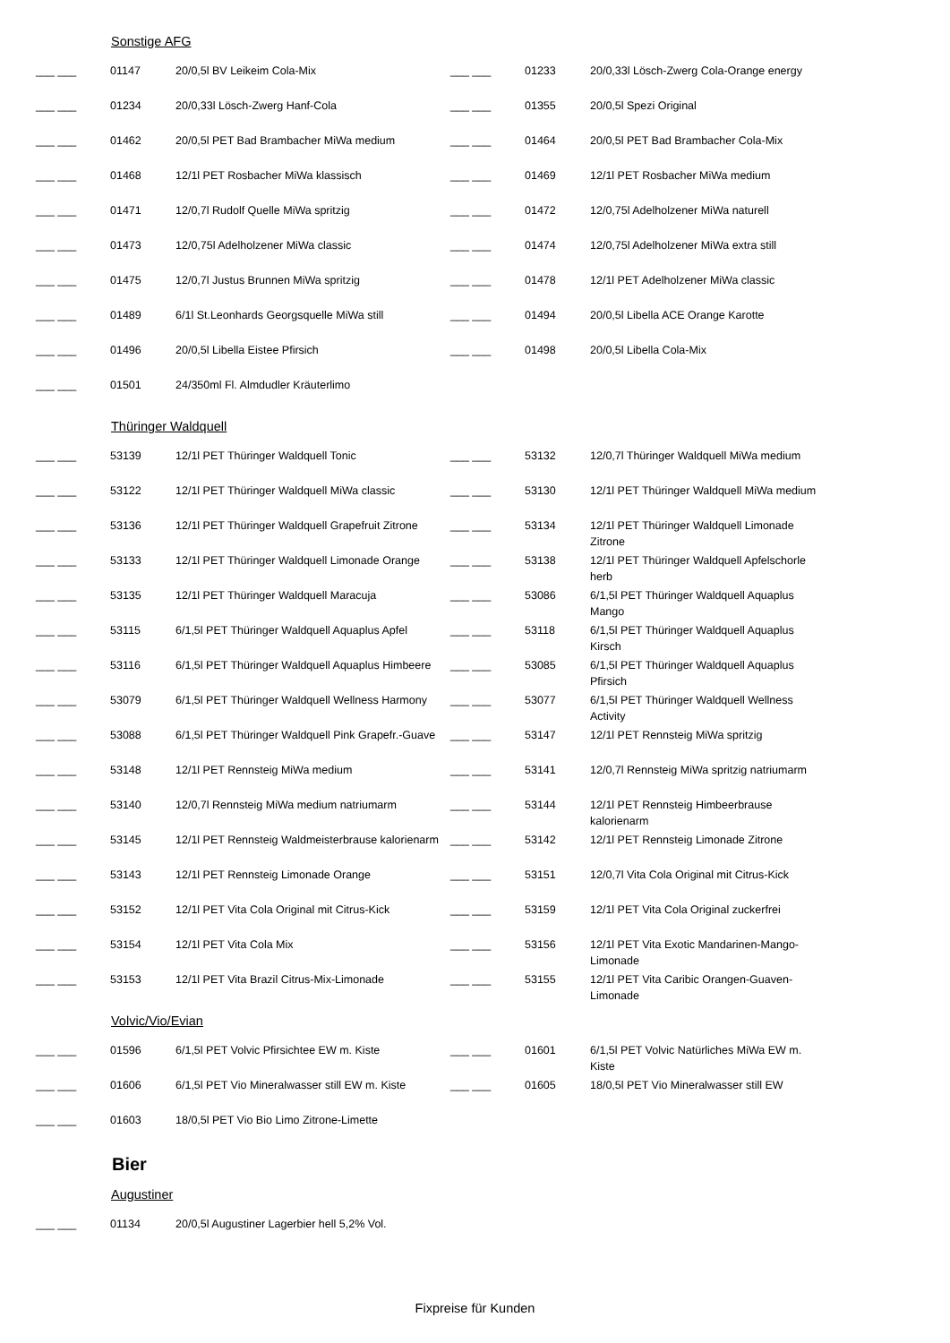Sonstige AFG
| ___ ___ | 01147 | 20/0,5l BV Leikeim Cola-Mix | ___ ___ | 01233 | 20/0,33l Lösch-Zwerg Cola-Orange energy |
| ___ ___ | 01234 | 20/0,33l Lösch-Zwerg Hanf-Cola | ___ ___ | 01355 | 20/0,5l Spezi Original |
| ___ ___ | 01462 | 20/0,5l PET Bad Brambacher MiWa medium | ___ ___ | 01464 | 20/0,5l PET Bad Brambacher Cola-Mix |
| ___ ___ | 01468 | 12/1l PET Rosbacher MiWa klassisch | ___ ___ | 01469 | 12/1l PET Rosbacher MiWa medium |
| ___ ___ | 01471 | 12/0,7l Rudolf Quelle MiWa spritzig | ___ ___ | 01472 | 12/0,75l Adelholzener MiWa naturell |
| ___ ___ | 01473 | 12/0,75l Adelholzener MiWa classic | ___ ___ | 01474 | 12/0,75l Adelholzener MiWa extra still |
| ___ ___ | 01475 | 12/0,7l Justus Brunnen MiWa spritzig | ___ ___ | 01478 | 12/1l PET Adelholzener MiWa classic |
| ___ ___ | 01489 | 6/1l St.Leonhards Georgsquelle MiWa still | ___ ___ | 01494 | 20/0,5l Libella ACE Orange Karotte |
| ___ ___ | 01496 | 20/0,5l Libella Eistee Pfirsich | ___ ___ | 01498 | 20/0,5l Libella Cola-Mix |
| ___ ___ | 01501 | 24/350ml Fl. Almdudler Kräuterlimo | | | |
Thüringer Waldquell
| ___ ___ | 53139 | 12/1l PET Thüringer Waldquell Tonic | ___ ___ | 53132 | 12/0,7l Thüringer Waldquell MiWa medium |
| ___ ___ | 53122 | 12/1l PET Thüringer Waldquell MiWa classic | ___ ___ | 53130 | 12/1l PET Thüringer Waldquell MiWa medium |
| ___ ___ | 53136 | 12/1l PET Thüringer Waldquell Grapefruit Zitrone | ___ ___ | 53134 | 12/1l PET Thüringer Waldquell Limonade Zitrone |
| ___ ___ | 53133 | 12/1l PET Thüringer Waldquell Limonade Orange | ___ ___ | 53138 | 12/1l PET Thüringer Waldquell Apfelschorle herb |
| ___ ___ | 53135 | 12/1l PET Thüringer Waldquell Maracuja | ___ ___ | 53086 | 6/1,5l PET Thüringer Waldquell Aquaplus Mango |
| ___ ___ | 53115 | 6/1,5l PET Thüringer Waldquell Aquaplus Apfel | ___ ___ | 53118 | 6/1,5l PET Thüringer Waldquell Aquaplus Kirsch |
| ___ ___ | 53116 | 6/1,5l PET Thüringer Waldquell Aquaplus Himbeere | ___ ___ | 53085 | 6/1,5l PET Thüringer Waldquell Aquaplus Pfirsich |
| ___ ___ | 53079 | 6/1,5l PET Thüringer Waldquell Wellness Harmony | ___ ___ | 53077 | 6/1,5l PET Thüringer Waldquell Wellness Activity |
| ___ ___ | 53088 | 6/1,5l PET Thüringer Waldquell Pink Grapefr.-Guave | ___ ___ | 53147 | 12/1l PET Rennsteig MiWa spritzig |
| ___ ___ | 53148 | 12/1l PET Rennsteig MiWa medium | ___ ___ | 53141 | 12/0,7l Rennsteig MiWa spritzig natriumarm |
| ___ ___ | 53140 | 12/0,7l Rennsteig MiWa medium natriumarm | ___ ___ | 53144 | 12/1l PET Rennsteig Himbeerbrause kalorienarm |
| ___ ___ | 53145 | 12/1l PET Rennsteig Waldmeisterbrause kalorienarm | ___ ___ | 53142 | 12/1l PET Rennsteig Limonade Zitrone |
| ___ ___ | 53143 | 12/1l PET Rennsteig Limonade Orange | ___ ___ | 53151 | 12/0,7l Vita Cola Original mit Citrus-Kick |
| ___ ___ | 53152 | 12/1l PET Vita Cola Original mit Citrus-Kick | ___ ___ | 53159 | 12/1l PET Vita Cola Original zuckerfrei |
| ___ ___ | 53154 | 12/1l PET Vita Cola Mix | ___ ___ | 53156 | 12/1l PET Vita Exotic Mandarinen-Mango-Limonade |
| ___ ___ | 53153 | 12/1l PET Vita Brazil Citrus-Mix-Limonade | ___ ___ | 53155 | 12/1l PET Vita Caribic Orangen-Guaven-Limonade |
Volvic/Vio/Evian
| ___ ___ | 01596 | 6/1,5l PET Volvic Pfirsichtee EW m. Kiste | ___ ___ | 01601 | 6/1,5l PET Volvic Natürliches MiWa EW m. Kiste |
| ___ ___ | 01606 | 6/1,5l PET Vio Mineralwasser still EW m. Kiste | ___ ___ | 01605 | 18/0,5l PET Vio Mineralwasser still EW |
| ___ ___ | 01603 | 18/0,5l PET Vio Bio Limo Zitrone-Limette | | | |
Bier
Augustiner
| ___ ___ | 01134 | 20/0,5l Augustiner Lagerbier hell 5,2% Vol. | | | |
Fixpreise für Kunden